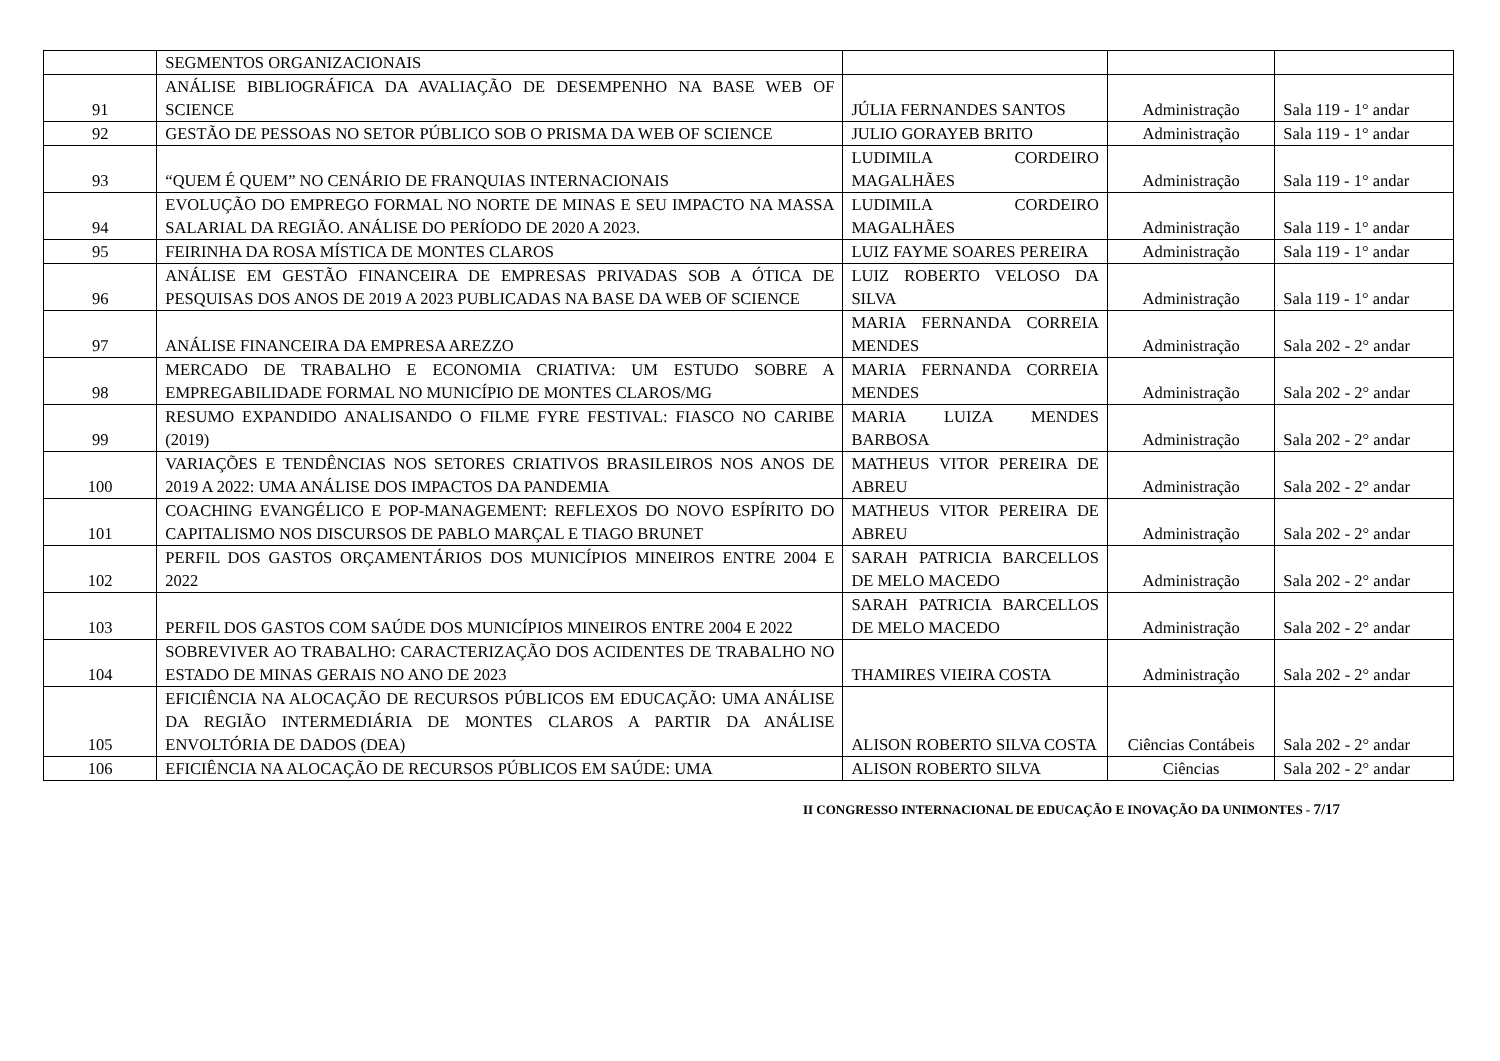| | SEGMENTOS ORGANIZACIONAIS | | | |
| 91 | ANÁLISE BIBLIOGRÁFICA DA AVALIAÇÃO DE DESEMPENHO NA BASE WEB OF SCIENCE | JÚLIA FERNANDES SANTOS | Administração | Sala 119 - 1° andar |
| 92 | GESTÃO DE PESSOAS NO SETOR PÚBLICO SOB O PRISMA DA WEB OF SCIENCE | JULIO GORAYEB BRITO | Administração | Sala 119 - 1° andar |
| 93 | “QUEM É QUEM” NO CENÁRIO DE FRANQUIAS INTERNACIONAIS | LUDIMILA CORDEIRO MAGALHÃES | Administração | Sala 119 - 1° andar |
| 94 | EVOLUÇÃO DO EMPREGO FORMAL NO NORTE DE MINAS E SEU IMPACTO NA MASSA SALARIAL DA REGIÃO. ANÁLISE DO PERÍODO DE 2020 A 2023. | LUDIMILA CORDEIRO MAGALHÃES | Administração | Sala 119 - 1° andar |
| 95 | FEIRINHA DA ROSA MÍSTICA DE MONTES CLAROS | LUIZ FAYME SOARES PEREIRA | Administração | Sala 119 - 1° andar |
| 96 | ANÁLISE EM GESTÃO FINANCEIRA DE EMPRESAS PRIVADAS SOB A ÓTICA DE PESQUISAS DOS ANOS DE 2019 A 2023 PUBLICADAS NA BASE DA WEB OF SCIENCE | LUIZ ROBERTO VELOSO DA SILVA | Administração | Sala 119 - 1° andar |
| 97 | ANÁLISE FINANCEIRA DA EMPRESA AREZZO | MARIA FERNANDA CORREIA MENDES | Administração | Sala 202 - 2° andar |
| 98 | MERCADO DE TRABALHO E ECONOMIA CRIATIVA: UM ESTUDO SOBRE A EMPREGABILIDADE FORMAL NO MUNICÍPIO DE MONTES CLAROS/MG | MARIA FERNANDA CORREIA MENDES | Administração | Sala 202 - 2° andar |
| 99 | RESUMO EXPANDIDO ANALISANDO O FILME FYRE FESTIVAL: FIASCO NO CARIBE (2019) | MARIA LUIZA MENDES BARBOSA | Administração | Sala 202 - 2° andar |
| 100 | VARIAÇÕES E TENDÊNCIAS NOS SETORES CRIATIVOS BRASILEIROS NOS ANOS DE 2019 A 2022: UMA ANÁLISE DOS IMPACTOS DA PANDEMIA | MATHEUS VITOR PEREIRA DE ABREU | Administração | Sala 202 - 2° andar |
| 101 | COACHING EVANGÉLICO E POP-MANAGEMENT: REFLEXOS DO NOVO ESPÍRITO DO CAPITALISMO NOS DISCURSOS DE PABLO MARÇAL E TIAGO BRUNET | MATHEUS VITOR PEREIRA DE ABREU | Administração | Sala 202 - 2° andar |
| 102 | PERFIL DOS GASTOS ORÇAMENTÁRIOS DOS MUNICÍPIOS MINEIROS ENTRE 2004 E 2022 | SARAH PATRICIA BARCELLOS DE MELO MACEDO | Administração | Sala 202 - 2° andar |
| 103 | PERFIL DOS GASTOS COM SAÚDE DOS MUNICÍPIOS MINEIROS ENTRE 2004 E 2022 | SARAH PATRICIA BARCELLOS DE MELO MACEDO | Administração | Sala 202 - 2° andar |
| 104 | SOBREVIVER AO TRABALHO: CARACTERIZAÇÃO DOS ACIDENTES DE TRABALHO NO ESTADO DE MINAS GERAIS NO ANO DE 2023 | THAMIRES VIEIRA COSTA | Administração | Sala 202 - 2° andar |
| 105 | EFICIÊNCIA NA ALOCAÇÃO DE RECURSOS PÚBLICOS EM EDUCAÇÃO: UMA ANÁLISE DA REGIÃO INTERMEDIÁRIA DE MONTES CLAROS A PARTIR DA ANÁLISE ENVOLTÓRIA DE DADOS (DEA) | ALISON ROBERTO SILVA COSTA | Ciências Contábeis | Sala 202 - 2° andar |
| 106 | EFICIÊNCIA NA ALOCAÇÃO DE RECURSOS PÚBLICOS EM SAÚDE: UMA | ALISON ROBERTO SILVA | Ciências | Sala 202 - 2° andar |
II CONGRESSO INTERNACIONAL DE EDUCAÇÃO E INOVAÇÃO DA UNIMONTES - 7/17